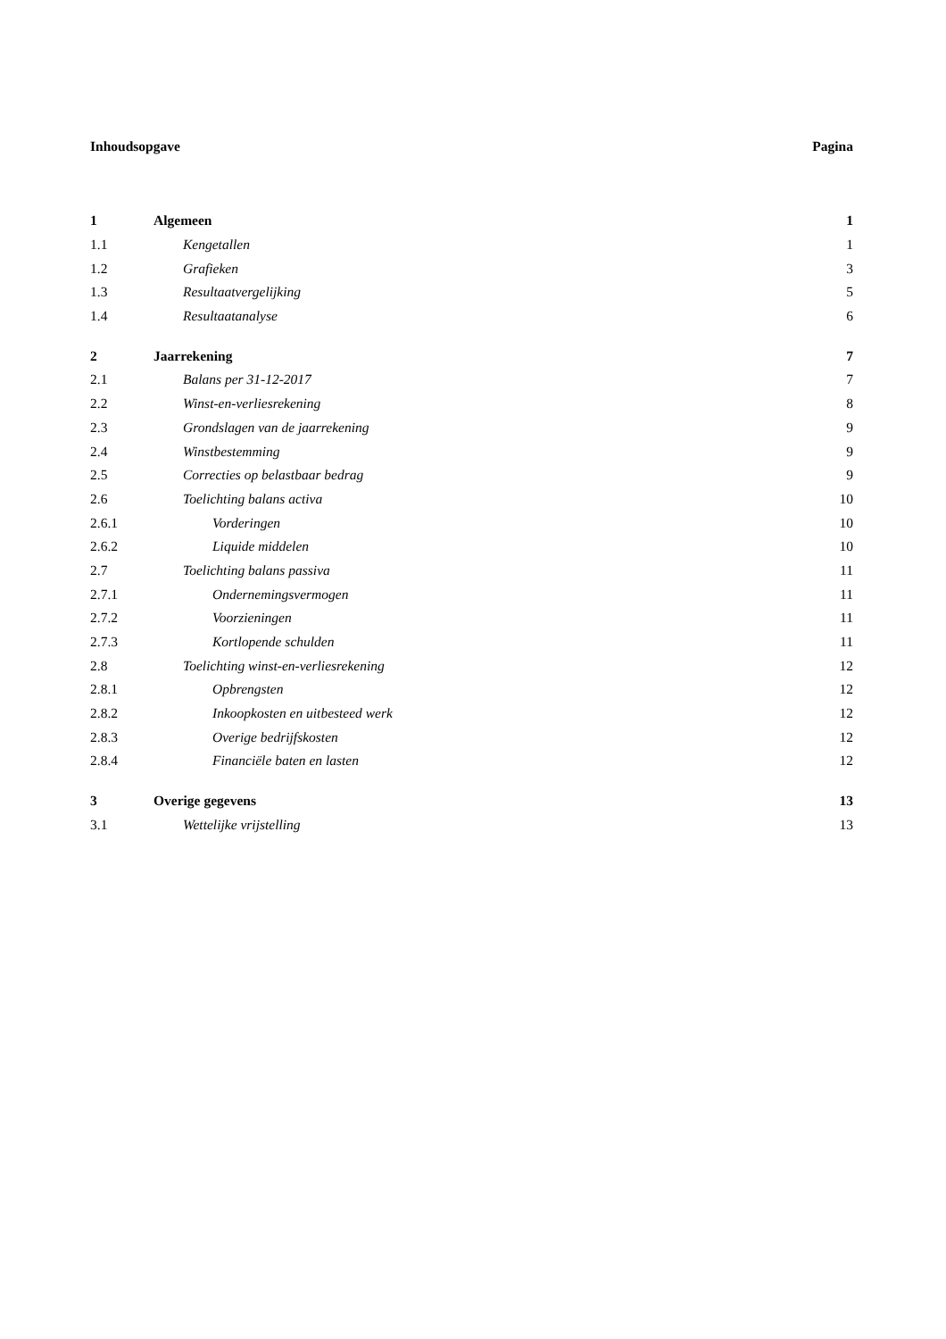Inhoudsopgave Pagina
| 1 | Algemeen | 1 |
| 1.1 | Kengetallen | 1 |
| 1.2 | Grafieken | 3 |
| 1.3 | Resultaatvergelijking | 5 |
| 1.4 | Resultaatanalyse | 6 |
| 2 | Jaarrekening | 7 |
| 2.1 | Balans per 31-12-2017 | 7 |
| 2.2 | Winst-en-verliesrekening | 8 |
| 2.3 | Grondslagen van de jaarrekening | 9 |
| 2.4 | Winstbestemming | 9 |
| 2.5 | Correcties op belastbaar bedrag | 9 |
| 2.6 | Toelichting balans activa | 10 |
| 2.6.1 | Vorderingen | 10 |
| 2.6.2 | Liquide middelen | 10 |
| 2.7 | Toelichting balans passiva | 11 |
| 2.7.1 | Ondernemingsvermogen | 11 |
| 2.7.2 | Voorzieningen | 11 |
| 2.7.3 | Kortlopende schulden | 11 |
| 2.8 | Toelichting winst-en-verliesrekening | 12 |
| 2.8.1 | Opbrengsten | 12 |
| 2.8.2 | Inkoopkosten en uitbesteed werk | 12 |
| 2.8.3 | Overige bedrijfskosten | 12 |
| 2.8.4 | Financiële baten en lasten | 12 |
| 3 | Overige gegevens | 13 |
| 3.1 | Wettelijke vrijstelling | 13 |